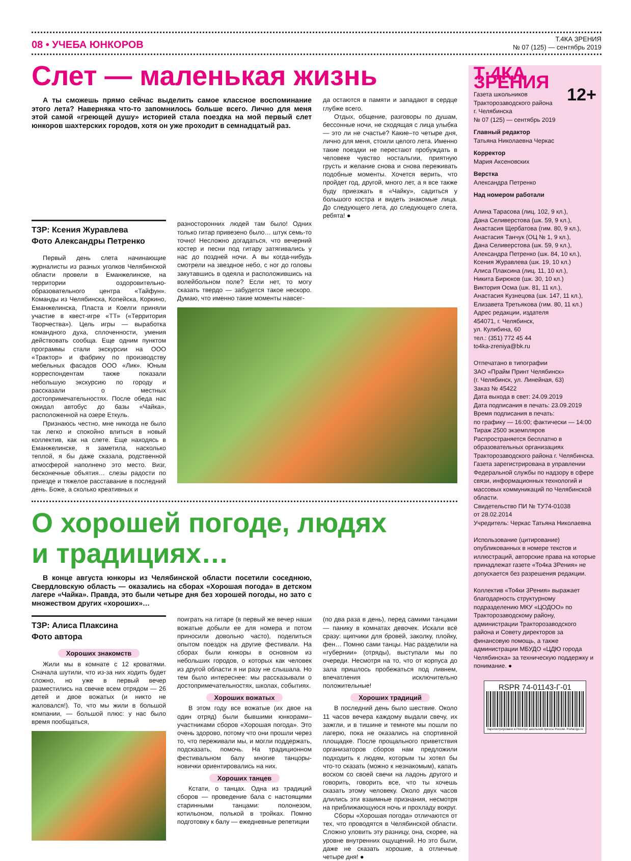08 • УЧЕБА ЮНКОРОВ
Т.4КА ЗРЕНИЯ
№ 07 (125) — сентябрь 2019
Слет — маленькая жизнь
А ты сможешь прямо сейчас выделить самое классное воспоминание этого лета? Наверняка что-то запомнилось больше всего. Лично для меня этой самой «греющей душу» историей стала поездка на мой первый слет юнкоров шахтерских городов, хотя он уже проходит в семнадцатый раз.
да остаются в памяти и западают в сердце глубже всего.
Отдых, общение, разговоры по душам, бессонные ночи, не сходящая с лица улыбка — это ли не счастье? Какие–то четыре дня, лично для меня, стоили целого лета. Именно такие поездки не перестают пробуждать в человеке чувство ностальгии, приятную грусть и желание снова и снова переживать подобные моменты. Хочется верить, что пройдет год, другой, много лет, а я все также буду приезжать в «Чайку», садиться у большого костра и видеть знакомые лица. До следующего лета, до следующего слета, ребята! ●
ТЗР: Ксения Журавлева
Фото Александры Петренко
Первый день слета начинающие журналисты из разных уголков Челябинской области провели в Еманжелинске, на территории оздоровительно-образовательного центра «Тайфун». Команды из Челябинска, Копейска, Коркино, Еманжелинска, Пласта и Коелги приняли участие в квест-игре «ТТ» («Территория Творчества»). Цель игры — выработка командного духа, сплоченности, умения действовать сообща. Еще одним пунктом программы стали экскурсии на ООО «Трактор» и фабрику по производству мебельных фасадов ООО «Лик». Юным корреспондентам также показали небольшую экскурсию по городу и рассказали о местных достопримечательностях. После обеда нас ожидал автобус до базы «Чайка», расположенной на озере Еткуль.
Признаюсь честно, мне никогда не было так легко и спокойно влиться в новый коллектив, как на слете. Еще находясь в Еманжелинске, я заметила, насколько теплой, я бы даже сказала, родственной атмосферой наполнено это место. Визг, бесконечные объятия… слезы радости по приезде и тяжелое расставание в последний день. Боже, а сколько креативных и
разносторонних людей там было! Одних только гитар привезено было… штук семь-то точно! Несложно догадаться, что вечерний костер и песни под гитару затягивались у нас до поздней ночи. А вы когда-нибудь смотрели на звездное небо, с ног до головы закутавшись в одеяла и расположившись на волейбольном поле? Если нет, то могу сказать твердо — забудется такое нескоро. Думаю, что именно такие моменты навсег-
О хорошей погоде, людях
и традициях…
В конце августа юнкоры из Челябинской области посетили соседнюю, Свердловскую область — оказались на сборах «Хорошая погода» в детском лагере «Чайка». Правда, это были четыре дня без хорошей погоды, но зато с множеством других «хороших»…
ТЗР: Алиса Плаксина
Фото автора
Хороших знакомств
Жили мы в комнате с 12 кроватями. Сначала шутили, что из-за них ходить будет сложно, но уже в первый вечер разместились на свечке всем отрядом — 26 детей и двое вожатых (и никто не жаловался!). То, что мы жили в большой компании, — большой плюс: у нас было время пообщаться,
поиграть на гитаре (в первый же вечер наши вожатые добыли ее для номера и потом приносили довольно часто), поделиться опытом поездок на другие фестивали. На сборах были юнкоры в основном из небольших городов, о которых как человек из другой области я ни разу не слышала. Но тем было интереснее: мы рассказывали о достопримечательностях, школах, событиях.
Хороших вожатых
В этом году все вожатые (их двое на один отряд) были бывшими юнкорами–участниками сборов «Хорошая погода». Это очень здорово, потому что они прошли через то, что переживали мы, и могли поддержать, подсказать, помочь. На традиционном фестивальном балу многие танцоры-новички ориентировались на них.
Хороших танцев
Кстати, о танцах. Одна из традиций сборов — проведение бала с настоящими старинными танцами: полонезом, котильоном, полькой в тройках. Помню подготовку к балу — ежедневные репетиции
(по два раза в день), перед самими танцами — панику в комнатах девочек. Искали всё сразу: щипчики для бровей, заколку, плойку, фен… Помню сами танцы. Нас разделили на «губернии» (отряды), выступали мы по очереди. Несмотря на то, что от корпуса до зала пришлось пробежаться под ливнем, впечатления исключительно положительные!
Хороших традиций
В последний день было шествие. Около 11 часов вечера каждому выдали свечу, их зажгли, и в тишине и темноте мы пошли по лагерю, пока не оказались на спортивной площадке. После прощального приветствия организаторов сборов нам предложили подходить к людям, которым ты хотел бы что-то сказать (можно к незнакомым), капать воском со своей свечи на ладонь другого и говорить, говорить все, что ты хочешь сказать этому человеку. Около двух часов длились эти взаимные признания, несмотря на приближающуюся ночь и прохладу вокруг.
Сборы «Хорошая погода» отличаются от тех, что проводятся в Челябинской области. Сложно уловить эту разницу, она, скорее, на уровне внутренних ощущений. Но это были, даже не сказать хорошие, а отличные четыре дня! ●
Т·4КА ЗРЕНИЯ
Газета школьников
Тракторозаводского района
г. Челябинска
№ 07 (125) — сентябрь 2019
12+
Главный редактор
Татьяна Николаевна Черкас
Корректор
Мария Аксеновских
Верстка
Александра Петренко
Над номером работали
Алина Тарасова (лиц. 102, 9 кл.),
Дана Селиверстова (шк. 59, 9 кл.),
Анастасия Щербатова (гим. 80, 9 кл.),
Анастасия Танчук (ОЦ № 1, 9 кл.),
Дана Селиверстова (шк. 59, 9 кл.),
Александра Петренко (шк. 84, 10 кл.),
Ксения Журавлева (шк. 19, 10 кл.)
Алиса Плаксина (лиц. 11, 10 кл.),
Никита Бирюков (шк. 30, 10 кл.)
Виктория Осма (шк. 81, 11 кл.),
Анастасия Кузнецова (шк. 147, 11 кл.),
Елизавета Третьякова (гим. 80, 11 кл.)
Адрес редакции, издателя
454071, г. Челябинск,
ул. Кулибина, 60
тел.: (351) 772 45 44
to4ka-zreniya@bk.ru
Отпечатано в типографии
ЗАО «Прайм Принт Челябинск»
(г. Челябинск, ул. Линейная, 63)
Заказ № 45422
Дата выхода в свет: 24.09.2019
Дата подписания в печать: 23.09.2019
Время подписания в печать:
по графику — 16:00; фактически — 14:00
Тираж 2500 экземпляров
Распространяется бесплатно в образовательных организациях Тракторозаводского района г. Челябинска.
Газета зарегистрирована в управлении Федеральной службы по надзору в сфере связи, информационных технологий и массовых коммуникаций по Челябинской области.
Свидетельство ПИ № ТУ74-01038
от 28.02.2014
Учредитель: Черкас Татьяна Николаевна
Использование (цитирование) опубликованных в номере текстов и иллюстраций, авторские права на которые принадлежат газете «То4ка 3Рения» не допускается без разрешения редакции.
Коллектив «То4ки 3Рения» выражает благодарность структурному подразделению МКУ «ЦОДОО» по Тракторозаводскому району, администрации Тракторозаводского района и Совету директоров за финансовую помощь, а также администрации МБУДО «ЦДЮ города Челябинска» за техническую поддержку и понимание. ●
RSPR 74-01143-Г-01
Зарегистрировано в Реестре школьной прессы России. Portal.lgo.ru